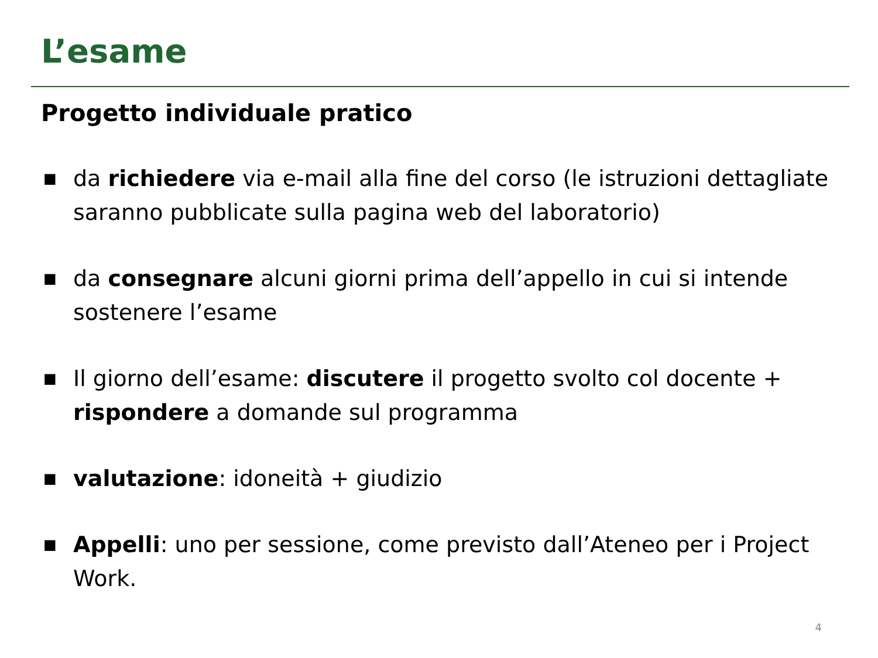L’esame
Progetto individuale pratico
■ da richiedere via e-mail alla fine del corso (le istruzioni dettagliate saranno pubblicate sulla pagina web del laboratorio)
■ da consegnare alcuni giorni prima dell’appello in cui si intende sostenere l’esame
■ Il giorno dell’esame: discutere il progetto svolto col docente + rispondere a domande sul programma
■ valutazione: idoneità + giudizio
■ Appelli: uno per sessione, come previsto dall’Ateneo per i Project Work.
4